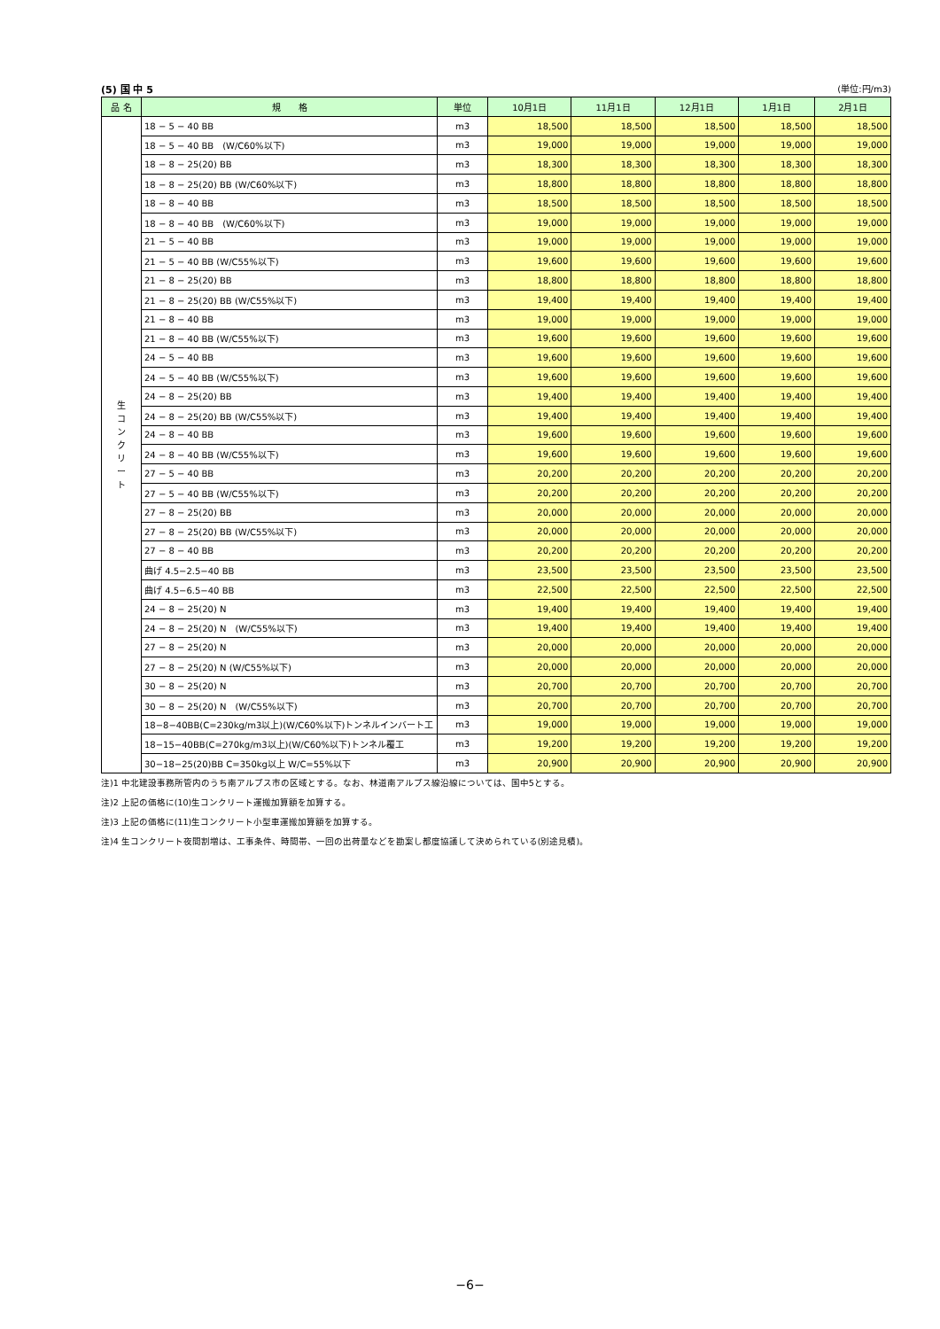(5) 国 中 5 (単位:円/m3)
| 品 名 | 規 格 | 単位 | 10月1日 | 11月1日 | 12月1日 | 1月1日 | 2月1日 |
| --- | --- | --- | --- | --- | --- | --- | --- |
| 生 コ ン ク リ ー ト | 18 − 5 − 40 BB | m3 | 18,500 | 18,500 | 18,500 | 18,500 | 18,500 |
| | 18 − 5 − 40 BB (W/C60%以下) | m3 | 19,000 | 19,000 | 19,000 | 19,000 | 19,000 |
| | 18 − 8 − 25(20) BB | m3 | 18,300 | 18,300 | 18,300 | 18,300 | 18,300 |
| | 18 − 8 − 25(20) BB (W/C60%以下) | m3 | 18,800 | 18,800 | 18,800 | 18,800 | 18,800 |
| | 18 − 8 − 40 BB | m3 | 18,500 | 18,500 | 18,500 | 18,500 | 18,500 |
| | 18 − 8 − 40 BB (W/C60%以下) | m3 | 19,000 | 19,000 | 19,000 | 19,000 | 19,000 |
| | 21 − 5 − 40 BB | m3 | 19,000 | 19,000 | 19,000 | 19,000 | 19,000 |
| | 21 − 5 − 40 BB (W/C55%以下) | m3 | 19,600 | 19,600 | 19,600 | 19,600 | 19,600 |
| | 21 − 8 − 25(20) BB | m3 | 18,800 | 18,800 | 18,800 | 18,800 | 18,800 |
| | 21 − 8 − 25(20) BB (W/C55%以下) | m3 | 19,400 | 19,400 | 19,400 | 19,400 | 19,400 |
| | 21 − 8 − 40 BB | m3 | 19,000 | 19,000 | 19,000 | 19,000 | 19,000 |
| | 21 − 8 − 40 BB (W/C55%以下) | m3 | 19,600 | 19,600 | 19,600 | 19,600 | 19,600 |
| | 24 − 5 − 40 BB | m3 | 19,600 | 19,600 | 19,600 | 19,600 | 19,600 |
| | 24 − 5 − 40 BB (W/C55%以下) | m3 | 19,600 | 19,600 | 19,600 | 19,600 | 19,600 |
| | 24 − 8 − 25(20) BB | m3 | 19,400 | 19,400 | 19,400 | 19,400 | 19,400 |
| | 24 − 8 − 25(20) BB (W/C55%以下) | m3 | 19,400 | 19,400 | 19,400 | 19,400 | 19,400 |
| | 24 − 8 − 40 BB | m3 | 19,600 | 19,600 | 19,600 | 19,600 | 19,600 |
| | 24 − 8 − 40 BB (W/C55%以下) | m3 | 19,600 | 19,600 | 19,600 | 19,600 | 19,600 |
| | 27 − 5 − 40 BB | m3 | 20,200 | 20,200 | 20,200 | 20,200 | 20,200 |
| | 27 − 5 − 40 BB (W/C55%以下) | m3 | 20,200 | 20,200 | 20,200 | 20,200 | 20,200 |
| | 27 − 8 − 25(20) BB | m3 | 20,000 | 20,000 | 20,000 | 20,000 | 20,000 |
| | 27 − 8 − 25(20) BB (W/C55%以下) | m3 | 20,000 | 20,000 | 20,000 | 20,000 | 20,000 |
| | 27 − 8 − 40 BB | m3 | 20,200 | 20,200 | 20,200 | 20,200 | 20,200 |
| | 曲げ 4.5−2.5−40 BB | m3 | 23,500 | 23,500 | 23,500 | 23,500 | 23,500 |
| | 曲げ 4.5−6.5−40 BB | m3 | 22,500 | 22,500 | 22,500 | 22,500 | 22,500 |
| | 24 − 8 − 25(20) N | m3 | 19,400 | 19,400 | 19,400 | 19,400 | 19,400 |
| | 24 − 8 − 25(20) N (W/C55%以下) | m3 | 19,400 | 19,400 | 19,400 | 19,400 | 19,400 |
| | 27 − 8 − 25(20) N | m3 | 20,000 | 20,000 | 20,000 | 20,000 | 20,000 |
| | 27 − 8 − 25(20) N (W/C55%以下) | m3 | 20,000 | 20,000 | 20,000 | 20,000 | 20,000 |
| | 30 − 8 − 25(20) N | m3 | 20,700 | 20,700 | 20,700 | 20,700 | 20,700 |
| | 30 − 8 − 25(20) N (W/C55%以下) | m3 | 20,700 | 20,700 | 20,700 | 20,700 | 20,700 |
| | 18−8−40BB(C=230kg/m3以上)(W/C60%以下)トンネルインバート工 | m3 | 19,000 | 19,000 | 19,000 | 19,000 | 19,000 |
| | 18−15−40BB(C=270kg/m3以上)(W/C60%以下)トンネル覆工 | m3 | 19,200 | 19,200 | 19,200 | 19,200 | 19,200 |
| | 30−18−25(20)BB C=350kg以上 W/C=55%以下 | m3 | 20,900 | 20,900 | 20,900 | 20,900 | 20,900 |
注)1 中北建設事務所管内のうち南アルプス市の区域とする。なお、林道南アルプス線沿線については、国中5とする。
注)2 上記の価格に(10)生コンクリート運搬加算額を加算する。
注)3 上記の価格に(11)生コンクリート小型車運搬加算額を加算する。
注)4 生コンクリート夜間割増は、工事条件、時間帯、一回の出荷量などを勘案し都度協議して決められている(別途見積)。
−6−